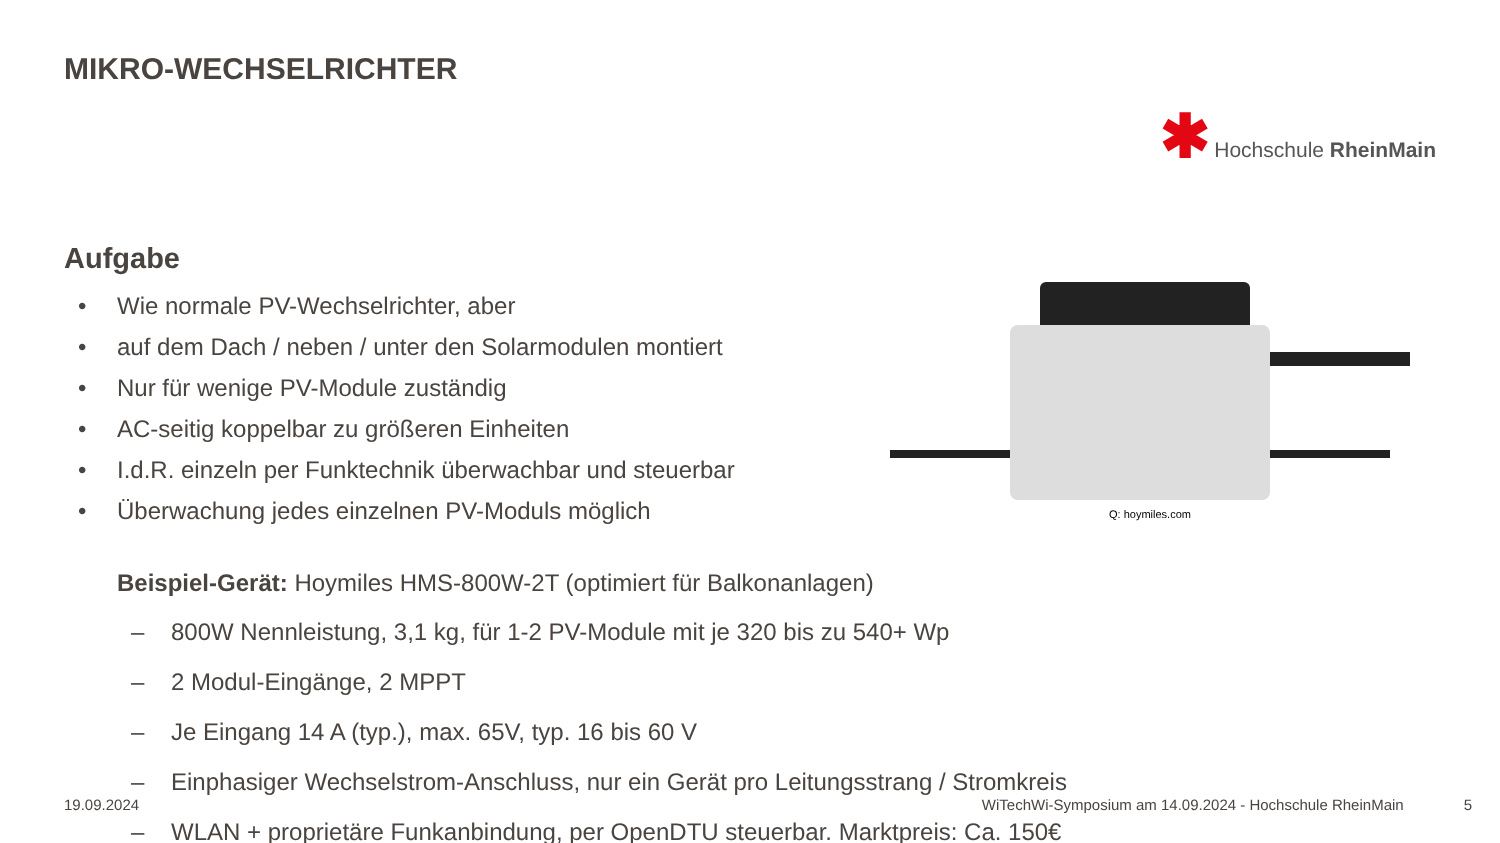MIKRO-WECHSELRICHTER
✱ Hochschule RheinMain
Aufgabe
• Wie normale PV-Wechselrichter, aber
• auf dem Dach / neben / unter den Solarmodulen montiert
• Nur für wenige PV-Module zuständig
• AC-seitig koppelbar zu größeren Einheiten
• I.d.R. einzeln per Funktechnik überwachbar und steuerbar
• Überwachung jedes einzelnen PV-Moduls möglich
Beispiel-Gerät: Hoymiles HMS-800W-2T (optimiert für Balkonanlagen)
– 800W Nennleistung, 3,1 kg, für 1-2 PV-Module mit je 320 bis zu 540+ Wp
– 2 Modul-Eingänge, 2 MPPT
– Je Eingang 14 A (typ.), max. 65V, typ. 16 bis 60 V
– Einphasiger Wechselstrom-Anschluss, nur ein Gerät pro Leitungsstrang / Stromkreis
– WLAN + proprietäre Funkanbindung, per OpenDTU steuerbar. Marktpreis: Ca. 150€
Q: hoymiles.com
19.09.2024 WiTechWi-Symposium am 14.09.2024 - Hochschule RheinMain 5